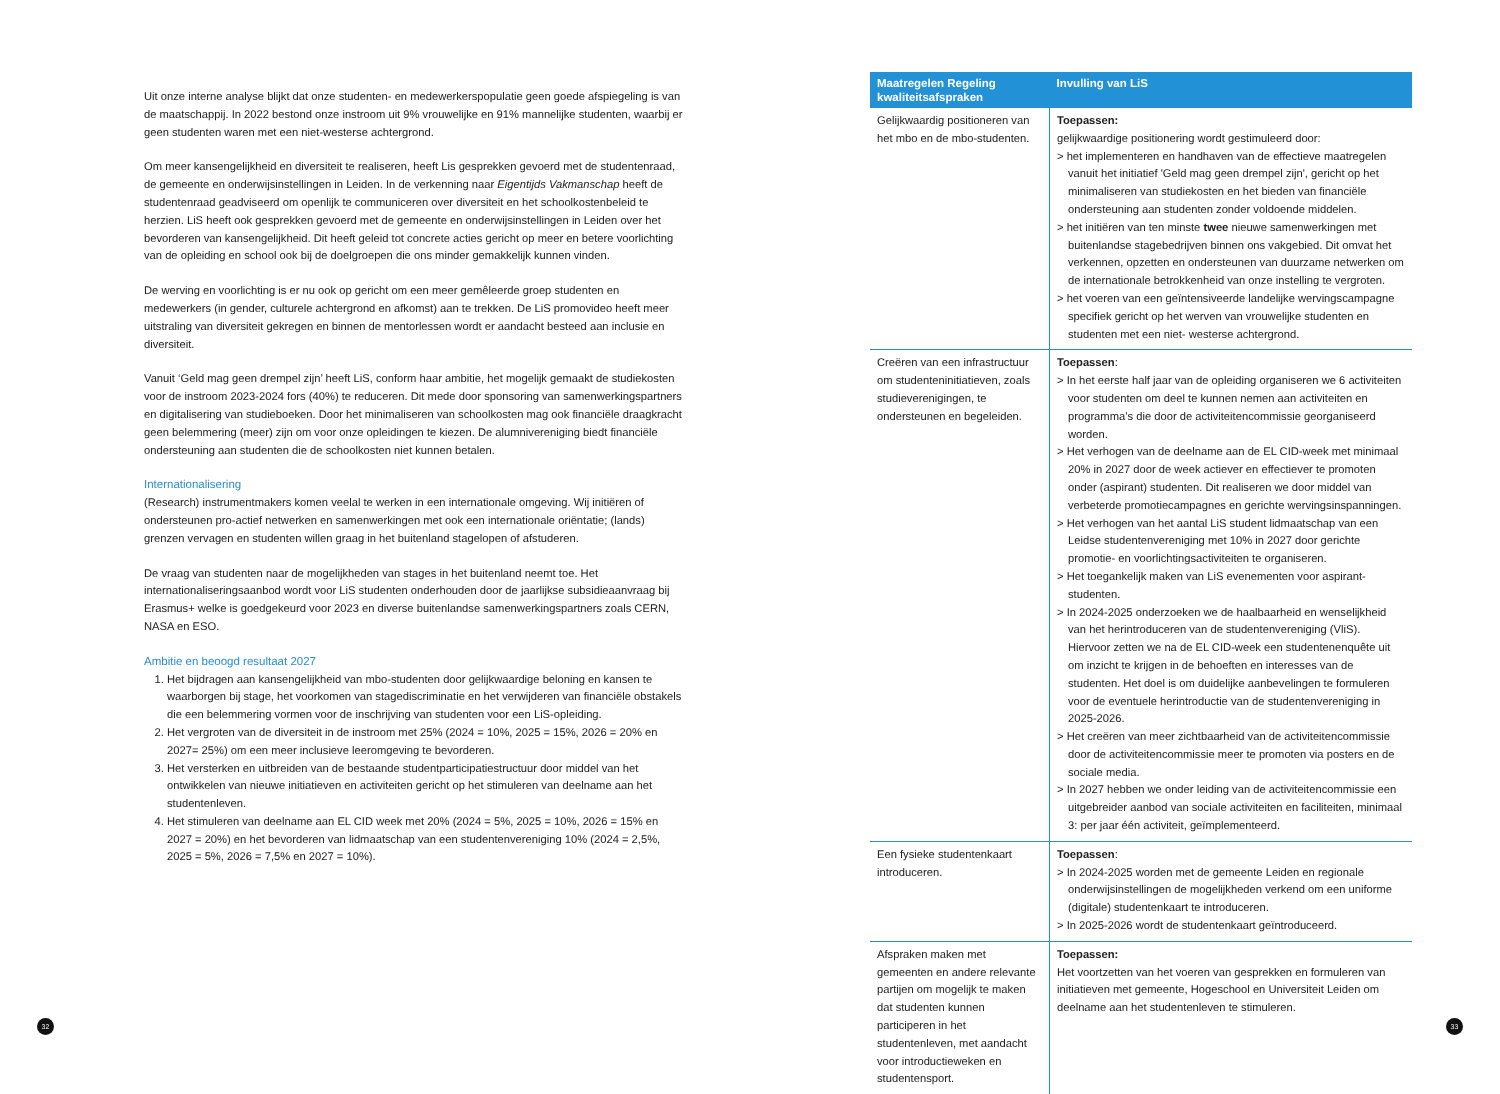Uit onze interne analyse blijkt dat onze studenten- en medewerkerspopulatie geen goede afspiegeling is van de maatschappij. In 2022 bestond onze instroom uit 9% vrouwelijke en 91% mannelijke studenten, waarbij er geen studenten waren met een niet-westerse achtergrond.
Om meer kansengelijkheid en diversiteit te realiseren, heeft Lis gesprekken gevoerd met de studentenraad, de gemeente en onderwijsinstellingen in Leiden. In de verkenning naar Eigentijds Vakmanschap heeft de studentenraad geadviseerd om openlijk te communiceren over diversiteit en het schoolkostenbeleid te herzien. LiS heeft ook gesprekken gevoerd met de gemeente en onderwijsinstellingen in Leiden over het bevorderen van kansengelijkheid. Dit heeft geleid tot concrete acties gericht op meer en betere voorlichting van de opleiding en school ook bij de doelgroepen die ons minder gemakkelijk kunnen vinden.
De werving en voorlichting is er nu ook op gericht om een meer gemêleerde groep studenten en medewerkers (in gender, culturele achtergrond en afkomst) aan te trekken. De LiS promovideo heeft meer uitstraling van diversiteit gekregen en binnen de mentorlessen wordt er aandacht besteed aan inclusie en diversiteit.
Vanuit ‘Geld mag geen drempel zijn’ heeft LiS, conform haar ambitie, het mogelijk gemaakt de studiekosten voor de instroom 2023-2024 fors (40%) te reduceren. Dit mede door sponsoring van samenwerkingspartners en digitalisering van studieboeken. Door het minimaliseren van schoolkosten mag ook financiële draagkracht geen belemmering (meer) zijn om voor onze opleidingen te kiezen. De alumnivereniging biedt financiële ondersteuning aan studenten die de schoolkosten niet kunnen betalen.
Internationalisering
(Research) instrumentmakers komen veelal te werken in een internationale omgeving. Wij initiëren of ondersteunen pro-actief netwerken en samenwerkingen met ook een internationale oriëntatie; (lands) grenzen vervagen en studenten willen graag in het buitenland stagelopen of afstuderen.
De vraag van studenten naar de mogelijkheden van stages in het buitenland neemt toe. Het internationaliseringsaanbod wordt voor LiS studenten onderhouden door de jaarlijkse subsidieaanvraag bij Erasmus+ welke is goedgekeurd voor 2023 en diverse buitenlandse samenwerkingspartners zoals CERN, NASA en ESO.
Ambitie en beoogd resultaat 2027
1. Het bijdragen aan kansengelijkheid van mbo-studenten door gelijkwaardige beloning en kansen te waarborgen bij stage, het voorkomen van stagediscriminatie en het verwijderen van financiële obstakels die een belemmering vormen voor de inschrijving van studenten voor een LiS-opleiding.
2. Het vergroten van de diversiteit in de instroom met 25% (2024 = 10%, 2025 = 15%, 2026 = 20% en 2027= 25%) om een meer inclusieve leeromgeving te bevorderen.
3. Het versterken en uitbreiden van de bestaande studentparticipatiestructuur door middel van het ontwikkelen van nieuwe initiatieven en activiteiten gericht op het stimuleren van deelname aan het studentenleven.
4. Het stimuleren van deelname aan EL CID week met 20% (2024 = 5%, 2025 = 10%, 2026 = 15% en 2027 = 20%) en het bevorderen van lidmaatschap van een studentenvereniging 10% (2024 = 2,5%, 2025 = 5%, 2026 = 7,5% en 2027 = 10%).
| Maatregelen Regeling kwaliteitsafspraken | Invulling van LiS |
| --- | --- |
| Gelijkwaardig positioneren van het mbo en de mbo-studenten. | Toepassen: gelijkwaardige positionering wordt gestimuleerd door: > het implementeren en handhaven van de effectieve maatregelen vanuit het initiatief 'Geld mag geen drempel zijn', gericht op het minimaliseren van studiekosten en het bieden van financiële ondersteuning aan studenten zonder voldoende middelen. > het initiëren van ten minste twee nieuwe samenwerkingen met buitenlandse stagebedrijven binnen ons vakgebied. Dit omvat het verkennen, opzetten en ondersteunen van duurzame netwerken om de internationale betrokkenheid van onze instelling te vergroten. > het voeren van een geïntensiveerde landelijke wervingscampagne specifiek gericht op het werven van vrouwelijke studenten en studenten met een niet- westerse achtergrond. |
| Creëren van een infrastructuur om studenteninitiatieven, zoals studieverenigingen, te ondersteunen en begeleiden. | Toepassen : > In het eerste half jaar van de opleiding organiseren we 6 activiteiten voor studenten om deel te kunnen nemen aan activiteiten en programma’s die door de activiteitencommissie georganiseerd worden. > Het verhogen van de deelname aan de EL CID-week met minimaal 20% in 2027 door de week actiever en effectiever te promoten onder (aspirant) studenten. Dit realiseren we door middel van verbeterde promotiecampagnes en gerichte wervingsinspanningen. > Het verhogen van het aantal LiS student lidmaatschap van een Leidse studentenvereniging met 10% in 2027 door gerichte promotie- en voorlichtingsactiviteiten te organiseren. > Het toegankelijk maken van LiS evenementen voor aspirant-studenten. > In 2024-2025 onderzoeken we de haalbaarheid en wenselijkheid van het herintroduceren van de studentenvereniging (VliS). Hiervoor zetten we na de EL CID-week een studentenenquête uit om inzicht te krijgen in de behoeften en interesses van de studenten. Het doel is om duidelijke aanbevelingen te formuleren voor de eventuele herintroductie van de studentenvereniging in 2025-2026. > Het creëren van meer zichtbaarheid van de activiteitencommissie door de activiteitencommissie meer te promoten via posters en de sociale media. > In 2027 hebben we onder leiding van de activiteitencommissie een uitgebreider aanbod van sociale activiteiten en faciliteiten, minimaal 3: per jaar één activiteit, geïmplementeerd. |
| Een fysieke studentenkaart introduceren. | Toepassen : > In 2024-2025 worden met de gemeente Leiden en regionale onderwijsinstellingen de mogelijkheden verkend om een uniforme (digitale) studentenkaart te introduceren. > In 2025-2026 wordt de studentenkaart geïntroduceerd. |
| Afspraken maken met gemeenten en andere relevante partijen om mogelijk te maken dat studenten kunnen participeren in het studentenleven, met aandacht voor introductieweken en studentensport. | Toepassen: Het voortzetten van het voeren van gesprekken en formuleren van initiatieven met gemeente, Hogeschool en Universiteit Leiden om deelname aan het studentenleven te stimuleren. |
32 33